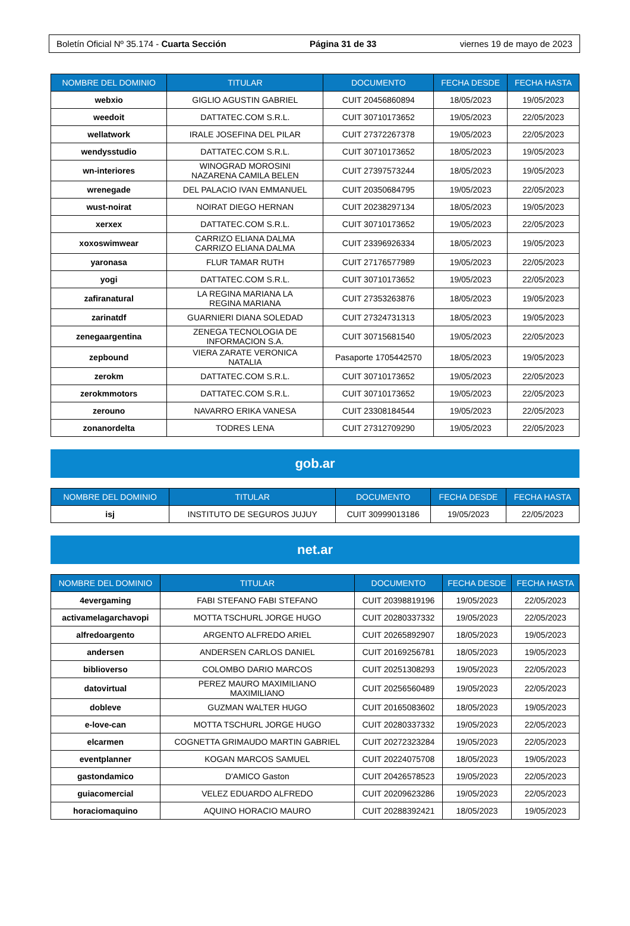Boletín Oficial Nº 35.174 - Cuarta Sección Página 31 de 33 viernes 19 de mayo de 2023
| NOMBRE DEL DOMINIO | TITULAR | DOCUMENTO | FECHA DESDE | FECHA HASTA |
| --- | --- | --- | --- | --- |
| webxio | GIGLIO AGUSTIN GABRIEL | CUIT 20456860894 | 18/05/2023 | 19/05/2023 |
| weedoit | DATTATEC.COM S.R.L. | CUIT 30710173652 | 19/05/2023 | 22/05/2023 |
| wellatwork | IRALE JOSEFINA DEL PILAR | CUIT 27372267378 | 19/05/2023 | 22/05/2023 |
| wendysstudio | DATTATEC.COM S.R.L. | CUIT 30710173652 | 18/05/2023 | 19/05/2023 |
| wn-interiores | WINOGRAD MOROSINI NAZARENA CAMILA BELEN | CUIT 27397573244 | 18/05/2023 | 19/05/2023 |
| wrenegade | DEL PALACIO IVAN EMMANUEL | CUIT 20350684795 | 19/05/2023 | 22/05/2023 |
| wust-noirat | NOIRAT DIEGO HERNAN | CUIT 20238297134 | 18/05/2023 | 19/05/2023 |
| xerxex | DATTATEC.COM S.R.L. | CUIT 30710173652 | 19/05/2023 | 22/05/2023 |
| xoxoswimwear | CARRIZO ELIANA DALMA CARRIZO ELIANA DALMA | CUIT 23396926334 | 18/05/2023 | 19/05/2023 |
| yaronasa | FLUR TAMAR RUTH | CUIT 27176577989 | 19/05/2023 | 22/05/2023 |
| yogi | DATTATEC.COM S.R.L. | CUIT 30710173652 | 19/05/2023 | 22/05/2023 |
| zafiranatural | LA REGINA MARIANA LA REGINA MARIANA | CUIT 27353263876 | 18/05/2023 | 19/05/2023 |
| zarinatdf | GUARNIERI DIANA SOLEDAD | CUIT 27324731313 | 18/05/2023 | 19/05/2023 |
| zenegaargentina | ZENEGA TECNOLOGIA DE INFORMACION S.A. | CUIT 30715681540 | 19/05/2023 | 22/05/2023 |
| zepbound | VIERA ZARATE VERONICA NATALIA | Pasaporte 1705442570 | 18/05/2023 | 19/05/2023 |
| zerokm | DATTATEC.COM S.R.L. | CUIT 30710173652 | 19/05/2023 | 22/05/2023 |
| zerokmmotors | DATTATEC.COM S.R.L. | CUIT 30710173652 | 19/05/2023 | 22/05/2023 |
| zerouno | NAVARRO ERIKA VANESA | CUIT 23308184544 | 19/05/2023 | 22/05/2023 |
| zonanordelta | TODRES LENA | CUIT 27312709290 | 19/05/2023 | 22/05/2023 |
gob.ar
| NOMBRE DEL DOMINIO | TITULAR | DOCUMENTO | FECHA DESDE | FECHA HASTA |
| --- | --- | --- | --- | --- |
| isj | INSTITUTO DE SEGUROS JUJUY | CUIT 30999013186 | 19/05/2023 | 22/05/2023 |
net.ar
| NOMBRE DEL DOMINIO | TITULAR | DOCUMENTO | FECHA DESDE | FECHA HASTA |
| --- | --- | --- | --- | --- |
| 4evergaming | FABI STEFANO FABI STEFANO | CUIT 20398819196 | 19/05/2023 | 22/05/2023 |
| activamelagarchavopi | MOTTA TSCHURL JORGE HUGO | CUIT 20280337332 | 19/05/2023 | 22/05/2023 |
| alfredoargento | ARGENTO ALFREDO ARIEL | CUIT 20265892907 | 18/05/2023 | 19/05/2023 |
| andersen | ANDERSEN CARLOS DANIEL | CUIT 20169256781 | 18/05/2023 | 19/05/2023 |
| biblioverso | COLOMBO DARIO MARCOS | CUIT 20251308293 | 19/05/2023 | 22/05/2023 |
| datovirtual | PEREZ MAURO MAXIMILIANO MAXIMILIANO | CUIT 20256560489 | 19/05/2023 | 22/05/2023 |
| dobleve | GUZMAN WALTER HUGO | CUIT 20165083602 | 18/05/2023 | 19/05/2023 |
| e-love-can | MOTTA TSCHURL JORGE HUGO | CUIT 20280337332 | 19/05/2023 | 22/05/2023 |
| elcarmen | COGNETTA GRIMAUDO MARTIN GABRIEL | CUIT 20272323284 | 19/05/2023 | 22/05/2023 |
| eventplanner | KOGAN MARCOS SAMUEL | CUIT 20224075708 | 18/05/2023 | 19/05/2023 |
| gastondamico | D'AMICO Gaston | CUIT 20426578523 | 19/05/2023 | 22/05/2023 |
| guiacomercial | VELEZ EDUARDO ALFREDO | CUIT 20209623286 | 19/05/2023 | 22/05/2023 |
| horaciomaquino | AQUINO HORACIO MAURO | CUIT 20288392421 | 18/05/2023 | 19/05/2023 |